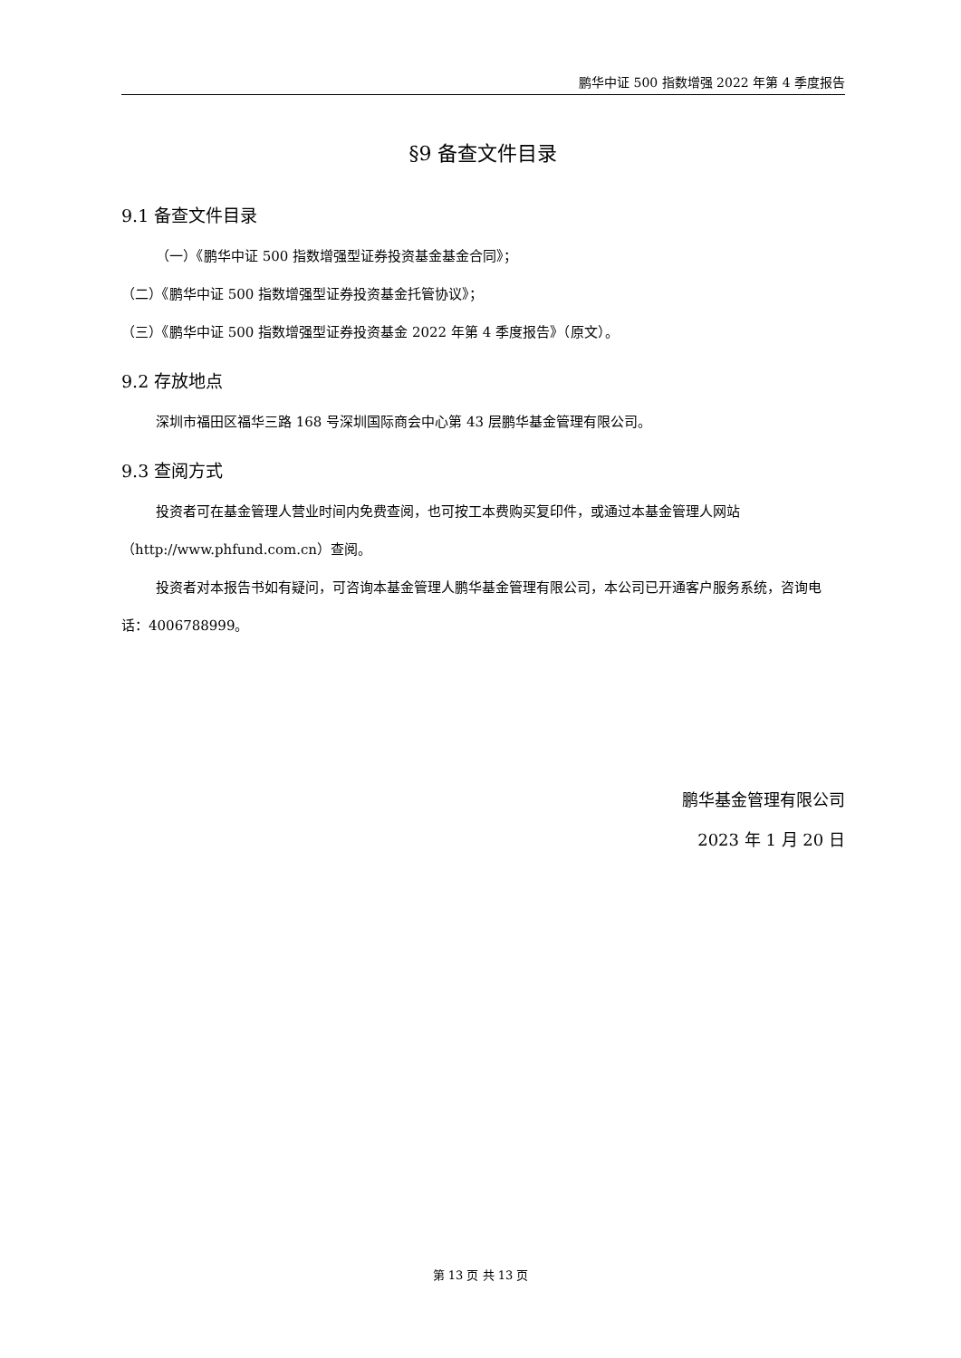鹏华中证 500 指数增强 2022 年第 4 季度报告
§9 备查文件目录
9.1 备查文件目录
（一）《鹏华中证 500 指数增强型证券投资基金基金合同》；
（二）《鹏华中证 500 指数增强型证券投资基金托管协议》；
（三）《鹏华中证 500 指数增强型证券投资基金 2022 年第 4 季度报告》（原文）。
9.2 存放地点
深圳市福田区福华三路 168 号深圳国际商会中心第 43 层鹏华基金管理有限公司。
9.3 查阅方式
投资者可在基金管理人营业时间内免费查阅，也可按工本费购买复印件，或通过本基金管理人网站（http://www.phfund.com.cn）查阅。
投资者对本报告书如有疑问，可咨询本基金管理人鹏华基金管理有限公司，本公司已开通客户服务系统，咨询电话：4006788999。
鹏华基金管理有限公司
2023 年 1 月 20 日
第 13 页 共 13 页